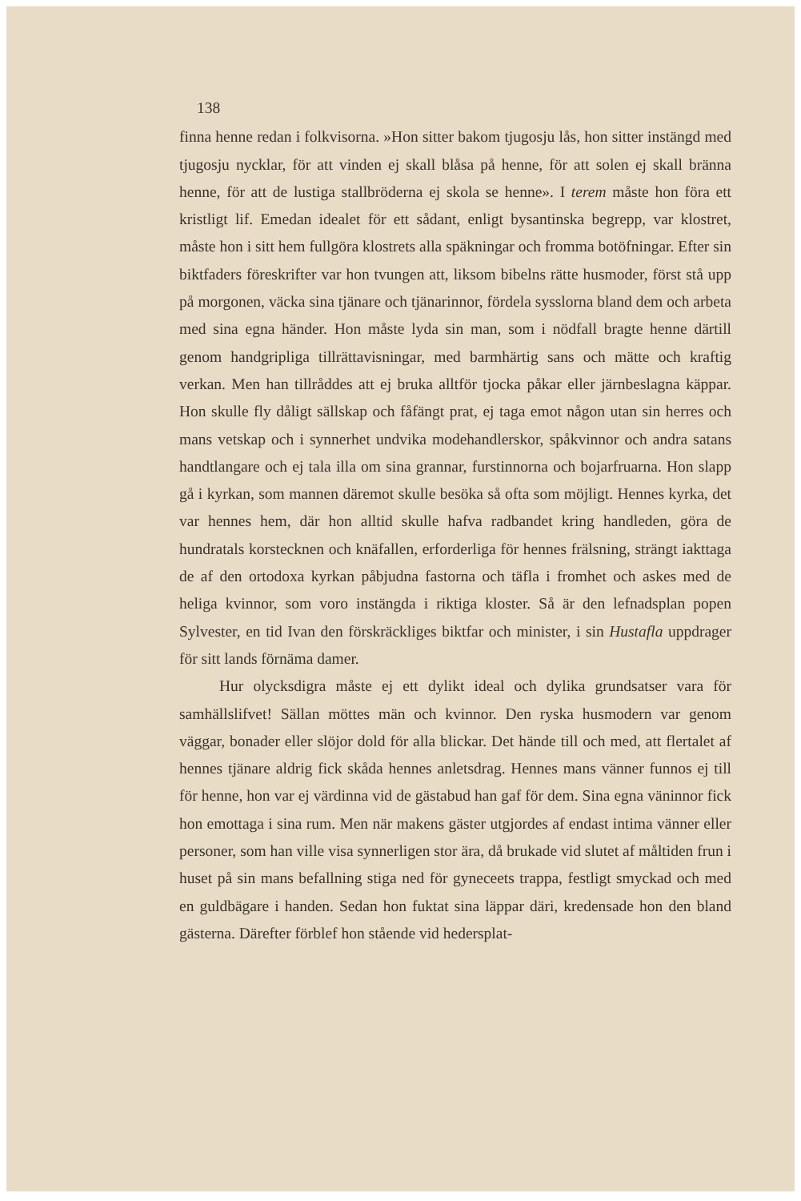138
finna henne redan i folkvisorna. »Hon sitter bakom tjugosju lås, hon sitter instängd med tjugosju nycklar, för att vinden ej skall blåsa på henne, för att solen ej skall bränna henne, för att de lustiga stallbröderna ej skola se henne». I terem måste hon föra ett kristligt lif. Emedan idealet för ett sådant, enligt bysantinska begrepp, var klostret, måste hon i sitt hem fullgöra klostrets alla späkningar och fromma botöfningar. Efter sin biktfaders föreskrifter var hon tvungen att, liksom bibelns rätte husmoder, först stå upp på morgonen, väcka sina tjänare och tjänarinnor, fördela sysslorna bland dem och arbeta med sina egna händer. Hon måste lyda sin man, som i nödfall bragte henne därtill genom handgripliga tillrättavisningar, med barmhärtig sans och mätte och kraftig verkan. Men han tillråddes att ej bruka alltför tjocka påkar eller järnbeslagna käppar. Hon skulle fly dåligt sällskap och fåfängt prat, ej taga emot någon utan sin herres och mans vetskap och i synnerhet undvika modehandlerskor, spåkvinnor och andra satans handtlangare och ej tala illa om sina grannar, furstinnorna och bojarfruarna. Hon slapp gå i kyrkan, som mannen däremot skulle besöka så ofta som möjligt. Hennes kyrka, det var hennes hem, där hon alltid skulle hafva radbandet kring handleden, göra de hundratals korstecknen och knäfallen, erforderliga för hennes frälsning, strängt iakttaga de af den ortodoxa kyrkan påbjudna fastorna och täfla i fromhet och askes med de heliga kvinnor, som voro instängda i riktiga kloster. Så är den lefnadsplan popen Sylvester, en tid Ivan den förskräckliges biktfar och minister, i sin Hustafla uppdrager för sitt lands förnäma damer.
Hur olycksdigra måste ej ett dylikt ideal och dylika grundsatser vara för samhällslifvet! Sällan möttes män och kvinnor. Den ryska husmodern var genom väggar, bonader eller slöjor dold för alla blickar. Det hände till och med, att flertalet af hennes tjänare aldrig fick skåda hennes anletsdrag. Hennes mans vänner funnos ej till för henne, hon var ej värdinna vid de gästabud han gaf för dem. Sina egna väninnor fick hon emottaga i sina rum. Men när makens gäster utgjordes af endast intima vänner eller personer, som han ville visa synnerligen stor ära, då brukade vid slutet af måltiden frun i huset på sin mans befallning stiga ned för gyneceets trappa, festligt smyckad och med en guldbägare i handen. Sedan hon fuktat sina läppar däri, kredensade hon den bland gästerna. Därefter förblef hon stående vid hedersplat-